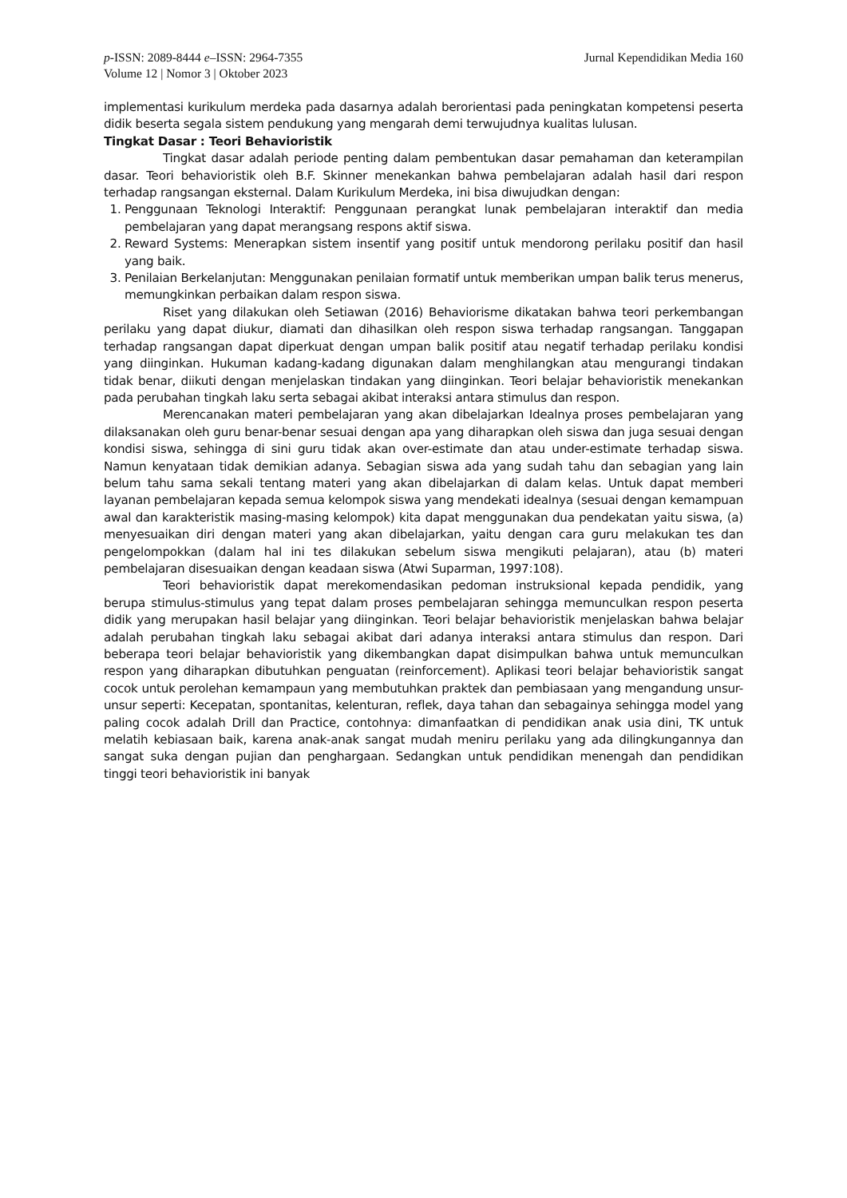p-ISSN: 2089-8444 e–ISSN: 2964-7355
Volume 12 | Nomor 3 | Oktober 2023
Jurnal Kependidikan Media 160
implementasi kurikulum merdeka pada dasarnya adalah berorientasi pada peningkatan kompetensi peserta didik beserta segala sistem pendukung yang mengarah demi terwujudnya kualitas lulusan.
Tingkat Dasar : Teori Behavioristik
Tingkat dasar adalah periode penting dalam pembentukan dasar pemahaman dan keterampilan dasar. Teori behavioristik oleh B.F. Skinner menekankan bahwa pembelajaran adalah hasil dari respon terhadap rangsangan eksternal. Dalam Kurikulum Merdeka, ini bisa diwujudkan dengan:
1. Penggunaan Teknologi Interaktif: Penggunaan perangkat lunak pembelajaran interaktif dan media pembelajaran yang dapat merangsang respons aktif siswa.
2. Reward Systems: Menerapkan sistem insentif yang positif untuk mendorong perilaku positif dan hasil yang baik.
3. Penilaian Berkelanjutan: Menggunakan penilaian formatif untuk memberikan umpan balik terus menerus, memungkinkan perbaikan dalam respon siswa.
Riset yang dilakukan oleh Setiawan (2016) Behaviorisme dikatakan bahwa teori perkembangan perilaku yang dapat diukur, diamati dan dihasilkan oleh respon siswa terhadap rangsangan. Tanggapan terhadap rangsangan dapat diperkuat dengan umpan balik positif atau negatif terhadap perilaku kondisi yang diinginkan. Hukuman kadang-kadang digunakan dalam menghilangkan atau mengurangi tindakan tidak benar, diikuti dengan menjelaskan tindakan yang diinginkan. Teori belajar behavioristik menekankan pada perubahan tingkah laku serta sebagai akibat interaksi antara stimulus dan respon.
Merencanakan materi pembelajaran yang akan dibelajarkan Idealnya proses pembelajaran yang dilaksanakan oleh guru benar-benar sesuai dengan apa yang diharapkan oleh siswa dan juga sesuai dengan kondisi siswa, sehingga di sini guru tidak akan over-estimate dan atau under-estimate terhadap siswa. Namun kenyataan tidak demikian adanya. Sebagian siswa ada yang sudah tahu dan sebagian yang lain belum tahu sama sekali tentang materi yang akan dibelajarkan di dalam kelas. Untuk dapat memberi layanan pembelajaran kepada semua kelompok siswa yang mendekati idealnya (sesuai dengan kemampuan awal dan karakteristik masing-masing kelompok) kita dapat menggunakan dua pendekatan yaitu siswa, (a) menyesuaikan diri dengan materi yang akan dibelajarkan, yaitu dengan cara guru melakukan tes dan pengelompokkan (dalam hal ini tes dilakukan sebelum siswa mengikuti pelajaran), atau (b) materi pembelajaran disesuaikan dengan keadaan siswa (Atwi Suparman, 1997:108).
Teori behavioristik dapat merekomendasikan pedoman instruksional kepada pendidik, yang berupa stimulus-stimulus yang tepat dalam proses pembelajaran sehingga memunculkan respon peserta didik yang merupakan hasil belajar yang diinginkan. Teori belajar behavioristik menjelaskan bahwa belajar adalah perubahan tingkah laku sebagai akibat dari adanya interaksi antara stimulus dan respon. Dari beberapa teori belajar behavioristik yang dikembangkan dapat disimpulkan bahwa untuk memunculkan respon yang diharapkan dibutuhkan penguatan (reinforcement). Aplikasi teori belajar behavioristik sangat cocok untuk perolehan kemampaun yang membutuhkan praktek dan pembiasaan yang mengandung unsur-unsur seperti: Kecepatan, spontanitas, kelenturan, reflek, daya tahan dan sebagainya sehingga model yang paling cocok adalah Drill dan Practice, contohnya: dimanfaatkan di pendidikan anak usia dini, TK untuk melatih kebiasaan baik, karena anak-anak sangat mudah meniru perilaku yang ada dilingkungannya dan sangat suka dengan pujian dan penghargaan. Sedangkan untuk pendidikan menengah dan pendidikan tinggi teori behavioristik ini banyak